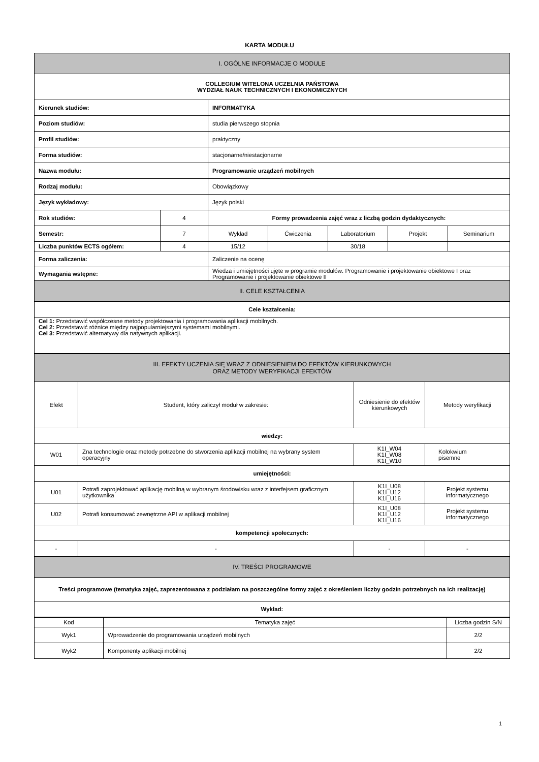KARTA MODUŁU
| I. OGÓLNE INFORMACJE O MODULE | | | | | | |
| COLLEGIUM WITELONA UCZELNIA PAŃSTOWA WYDZIAŁ NAUK TECHNICZNYCH I EKONOMICZNYCH | | | | | | |
| Kierunek studiów: | | INFORMATYKA | | | | |
| Poziom studiów: | | studia pierwszego stopnia | | | | |
| Profil studiów: | | praktyczny | | | | |
| Forma studiów: | | stacjonarne/niestacjonarne | | | | |
| Nazwa modułu: | | Programowanie urządzeń mobilnych | | | | |
| Rodzaj modułu: | | Obowiązkowy | | | | |
| Język wykładowy: | | Język polski | | | | |
| Rok studiów: | 4 | Formy prowadzenia zajęć wraz z liczbą godzin dydaktycznych: | | | | |
| Semestr: | 7 | Wykład | Ćwiczenia | Laboratorium | Projekt | Seminarium |
| Liczba punktów ECTS ogółem: | 4 | 15/12 | | 30/18 | | |
| Forma zaliczenia: | | Zaliczenie na ocenę | | | | |
| Wymagania wstępne: | | Wiedza i umiejętności ujęte w programie modułów: Programowanie i projektowanie obiektowe I oraz Programowanie i projektowanie obiektowe II | | | | |
| II. CELE KSZTAŁCENIA | | | | | | |
| Cele kształcenia: | | | | | | |
| Cel 1: Przedstawić współczesne metody projektowania i programowania aplikacji mobilnych. Cel 2: Przedstawić różnice między najpopularniejszymi systemami mobilnymi. Cel 3: Przedstawić alternatywy dla natywnych aplikacji. | | | | | | |
| III. EFEKTY UCZENIA SIĘ WRAZ Z ODNIESIENIEM DO EFEKTÓW KIERUNKOWYCH ORAZ METODY WERYFIKACJI EFEKTÓW | | | |
| Efekt | Student, który zaliczył moduł w zakresie: | Odniesienie do efektów kierunkowych | Metody weryfikacji |
| wiedzy: | | | |
| W01 | Zna technologie oraz metody potrzebne do stworzenia aplikacji mobilnej na wybrany system operacyjny | K1I_W04 K1I_W08 K1I_W10 | Kolokwium pisemne |
| umiejętności: | | | |
| U01 | Potrafi zaprojektować aplikację mobilną w wybranym środowisku wraz z interfejsem graficznym użytkownika | K1I_U08 K1I_U12 K1I_U16 | Projekt systemu informatycznego |
| U02 | Potrafi konsumować zewnętrzne API w aplikacji mobilnej | K1I_U08 K1I_U12 K1I_U16 | Projekt systemu informatycznego |
| kompetencji społecznych: | | | |
| - | - | - | - |
| IV. TREŚCI PROGRAMOWE | | | |
| Treści programowe (tematyka zajęć, zaprezentowana z podziałam na poszczególne formy zajęć z określeniem liczby godzin potrzebnych na ich realizację) | | | |
| Wykład: | | | |
| Kod | Tematyka zajęć | Liczba godzin S/N |
| --- | --- | --- |
| Wyk1 | Wprowadzenie do programowania urządzeń mobilnych | 2/2 |
| Wyk2 | Komponenty aplikacji mobilnej | 2/2 |
1